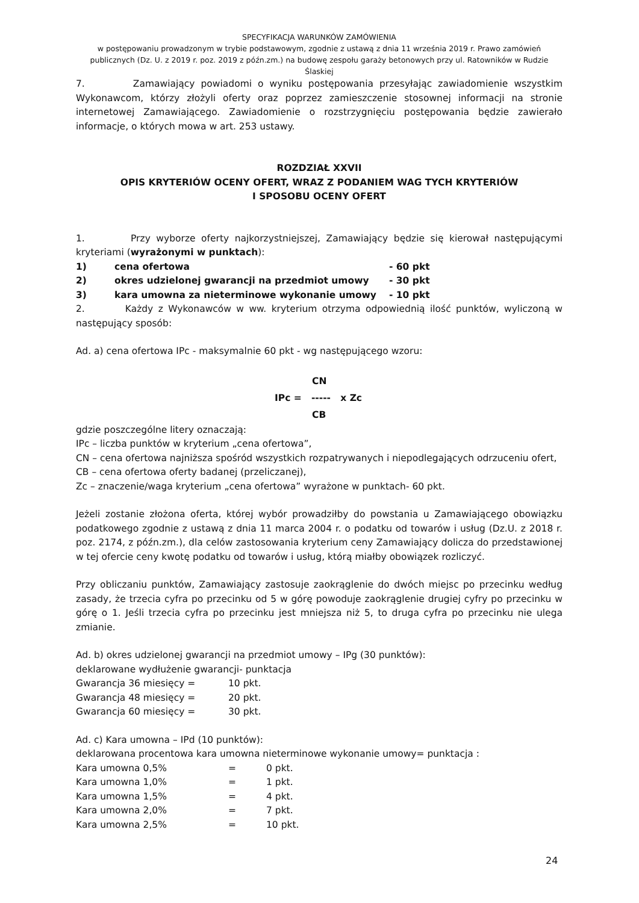SPECYFIKACJA WARUNKÓW ZAMÓWIENIA
w postępowaniu prowadzonym w trybie podstawowym, zgodnie z ustawą z dnia 11 września 2019 r. Prawo zamówień publicznych (Dz. U. z 2019 r. poz. 2019 z późn.zm.) na budowę zespołu garaży betonowych przy ul. Ratowników w Rudzie Ślaskiej
7. Zamawiający powiadomi o wyniku postępowania przesyłając zawiadomienie wszystkim Wykonawcom, którzy złożyli oferty oraz poprzez zamieszczenie stosownej informacji na stronie internetowej Zamawiającego. Zawiadomienie o rozstrzygnięciu postępowania będzie zawierało informacje, o których mowa w art. 253 ustawy.
ROZDZIAŁ XXVII
OPIS KRYTERIÓW OCENY OFERT, WRAZ Z PODANIEM WAG TYCH KRYTERIÓW
I SPOSOBU OCENY OFERT
1. Przy wyborze oferty najkorzystniejszej, Zamawiający będzie się kierował następującymi kryteriami (wyrażonymi w punktach):
1) cena ofertowa - 60 pkt
2) okres udzielonej gwarancji na przedmiot umowy - 30 pkt
3) kara umowna za nieterminowe wykonanie umowy - 10 pkt
2. Każdy z Wykonawców w ww. kryterium otrzyma odpowiednią ilość punktów, wyliczoną w następujący sposób:
Ad. a) cena ofertowa IPc - maksymalnie 60 pkt - wg następującego wzoru:
CN
IPc = ----- x Zc
CB
gdzie poszczególne litery oznaczają:
IPc – liczba punktów w kryterium „cena ofertowa”,
CN – cena ofertowa najniższa spośród wszystkich rozpatrywanych i niepodlegających odrzuceniu ofert,
CB – cena ofertowa oferty badanej (przeliczanej),
Zc – znaczenie/waga kryterium „cena ofertowa” wyrażone w punktach- 60 pkt.
Jeżeli zostanie złożona oferta, której wybór prowadziłby do powstania u Zamawiającego obowiązku podatkowego zgodnie z ustawą z dnia 11 marca 2004 r. o podatku od towarów i usług (Dz.U. z 2018 r. poz. 2174, z późn.zm.), dla celów zastosowania kryterium ceny Zamawiający dolicza do przedstawionej w tej ofercie ceny kwotę podatku od towarów i usług, którą miałby obowiązek rozliczyć.
Przy obliczaniu punktów, Zamawiający zastosuje zaokrąglenie do dwóch miejsc po przecinku według zasady, że trzecia cyfra po przecinku od 5 w górę powoduje zaokrąglenie drugiej cyfry po przecinku w górę o 1. Jeśli trzecia cyfra po przecinku jest mniejsza niż 5, to druga cyfra po przecinku nie ulega zmianie.
Ad. b) okres udzielonej gwarancji na przedmiot umowy – IPg (30 punktów):
deklarowane wydłużenie gwarancji- punktacja
Gwarancja 36 miesięcy = 10 pkt.
Gwarancja 48 miesięcy = 20 pkt.
Gwarancja 60 miesięcy = 30 pkt.
Ad. c) Kara umowna – IPd (10 punktów):
deklarowana procentowa kara umowna nieterminowe wykonanie umowy= punktacja :
Kara umowna 0,5% = 0 pkt.
Kara umowna 1,0% = 1 pkt.
Kara umowna 1,5% = 4 pkt.
Kara umowna 2,0% = 7 pkt.
Kara umowna 2,5% = 10 pkt.
24